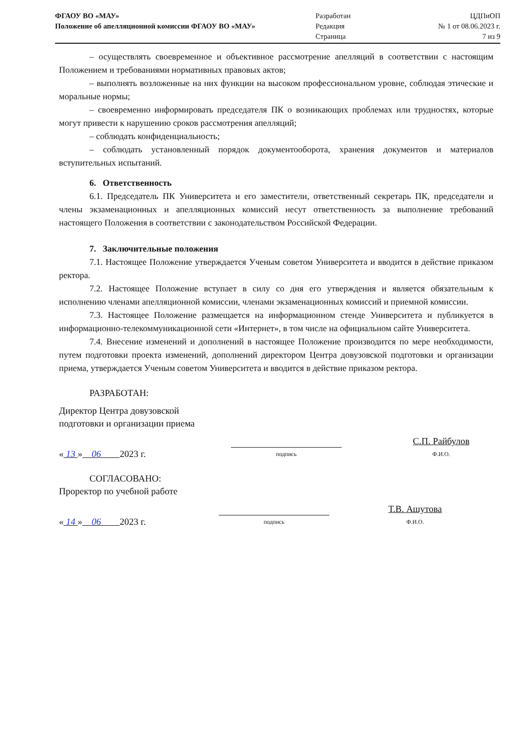ФГАОУ ВО «МАУ»
Положение об апелляционной комиссии ФГАОУ ВО «МАУ»
Разработан
Редакция
Страница
ЦДПиОП
№ 1 от 08.06.2023 г.
7 из 9
– осуществлять своевременное и объективное рассмотрение апелляций в соответствии с настоящим Положением и требованиями нормативных правовых актов;
– выполнять возложенные на них функции на высоком профессиональном уровне, соблюдая этические и моральные нормы;
– своевременно информировать председателя ПК о возникающих проблемах или трудностях, которые могут привести к нарушению сроков рассмотрения апелляций;
– соблюдать конфиденциальность;
– соблюдать установленный порядок документооборота, хранения документов и материалов вступительных испытаний.
6. Ответственность
6.1. Председатель ПК Университета и его заместители, ответственный секретарь ПК, председатели и члены экзаменационных и апелляционных комиссий несут ответственность за выполнение требований настоящего Положения в соответствии с законодательством Российской Федерации.
7. Заключительные положения
7.1. Настоящее Положение утверждается Ученым советом Университета и вводится в действие приказом ректора.
7.2. Настоящее Положение вступает в силу со дня его утверждения и является обязательным к исполнению членами апелляционной комиссии, членами экзаменационных комиссий и приемной комиссии.
7.3. Настоящее Положение размещается на информационном стенде Университета и публикуется в информационно-телекоммуникационной сети «Интернет», в том числе на официальном сайте Университета.
7.4. Внесение изменений и дополнений в настоящее Положение производится по мере необходимости, путем подготовки проекта изменений, дополнений директором Центра довузовской подготовки и организации приема, утверждается Ученым советом Университета и вводится в действие приказом ректора.
РАЗРАБОТАН:
Директор Центра довузовской
подготовки и организации приема
« 13 » 06 2023 г.
подпись
С.П. Райбулов
Ф.И.О.
СОГЛАСОВАНО:
Проректор по учебной работе
« 14 » 06 2023 г.
подпись
Т.В. Ашутова
Ф.И.О.